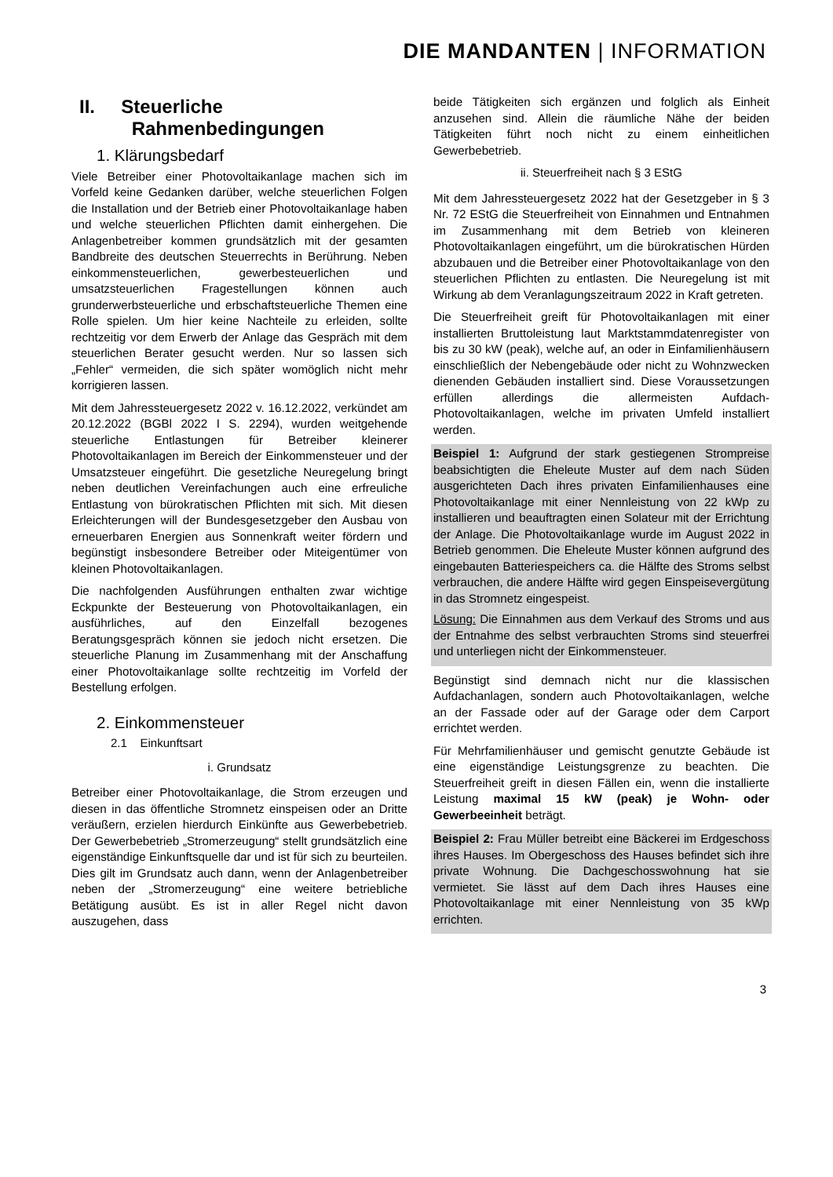DIE MANDANTEN | INFORMATION
II. Steuerliche
Rahmenbedingungen
1. Klärungsbedarf
Viele Betreiber einer Photovoltaikanlage machen sich im Vorfeld keine Gedanken darüber, welche steuerlichen Folgen die Installation und der Betrieb einer Photovoltaikanlage haben und welche steuerlichen Pflichten damit einhergehen. Die Anlagenbetreiber kommen grundsätzlich mit der gesamten Bandbreite des deutschen Steuerrechts in Berührung. Neben einkommensteuerlichen, gewerbesteuerlichen und umsatzsteuerlichen Fragestellungen können auch grunderwerbsteuerliche und erbschaftsteuerliche Themen eine Rolle spielen. Um hier keine Nachteile zu erleiden, sollte rechtzeitig vor dem Erwerb der Anlage das Gespräch mit dem steuerlichen Berater gesucht werden. Nur so lassen sich „Fehler“ vermeiden, die sich später womöglich nicht mehr korrigieren lassen.
Mit dem Jahressteuergesetz 2022 v. 16.12.2022, verkündet am 20.12.2022 (BGBl 2022 I S. 2294), wurden weitgehende steuerliche Entlastungen für Betreiber kleinerer Photovoltaikanlagen im Bereich der Einkommensteuer und der Umsatzsteuer eingeführt. Die gesetzliche Neuregelung bringt neben deutlichen Vereinfachungen auch eine erfreuliche Entlastung von bürokratischen Pflichten mit sich. Mit diesen Erleichterungen will der Bundesgesetzgeber den Ausbau von erneuerbaren Energien aus Sonnenkraft weiter fördern und begünstigt insbesondere Betreiber oder Miteigentümer von kleinen Photovoltaikanlagen.
Die nachfolgenden Ausführungen enthalten zwar wichtige Eckpunkte der Besteuerung von Photovoltaikanlagen, ein ausführliches, auf den Einzelfall bezogenes Beratungsgespräch können sie jedoch nicht ersetzen. Die steuerliche Planung im Zusammenhang mit der Anschaffung einer Photovoltaikanlage sollte rechtzeitig im Vorfeld der Bestellung erfolgen.
2. Einkommensteuer
2.1 Einkunftsart
i. Grundsatz
Betreiber einer Photovoltaikanlage, die Strom erzeugen und diesen in das öffentliche Stromnetz einspeisen oder an Dritte veräußern, erzielen hierdurch Einkünfte aus Gewerbebetrieb. Der Gewerbebetrieb „Stromerzeugung“ stellt grundsätzlich eine eigenständige Einkunftsquelle dar und ist für sich zu beurteilen. Dies gilt im Grundsatz auch dann, wenn der Anlagenbetreiber neben der „Stromerzeugung“ eine weitere betriebliche Betätigung ausübt. Es ist in aller Regel nicht davon auszugehen, dass
beide Tätigkeiten sich ergänzen und folglich als Einheit anzusehen sind. Allein die räumliche Nähe der beiden Tätigkeiten führt noch nicht zu einem einheitlichen Gewerbebetrieb.
ii. Steuerfreiheit nach § 3 EStG
Mit dem Jahressteuergesetz 2022 hat der Gesetzgeber in § 3 Nr. 72 EStG die Steuerfreiheit von Einnahmen und Entnahmen im Zusammenhang mit dem Betrieb von kleineren Photovoltaikanlagen eingeführt, um die bürokratischen Hürden abzubauen und die Betreiber einer Photovoltaikanlage von den steuerlichen Pflichten zu entlasten. Die Neuregelung ist mit Wirkung ab dem Veranlagungszeitraum 2022 in Kraft getreten.
Die Steuerfreiheit greift für Photovoltaikanlagen mit einer installierten Bruttoleistung laut Marktstammdatenregister von bis zu 30 kW (peak), welche auf, an oder in Einfamilienhäusern einschließlich der Nebengebäude oder nicht zu Wohnzwecken dienenden Gebäuden installiert sind. Diese Voraussetzungen erfüllen allerdings die allermeisten Aufdach-Photovoltaikanlagen, welche im privaten Umfeld installiert werden.
Beispiel 1: Aufgrund der stark gestiegenen Strompreise beabsichtigten die Eheleute Muster auf dem nach Süden ausgerichteten Dach ihres privaten Einfamilienhauses eine Photovoltaikanlage mit einer Nennleistung von 22 kWp zu installieren und beauftragten einen Solateur mit der Errichtung der Anlage. Die Photovoltaikanlage wurde im August 2022 in Betrieb genommen. Die Eheleute Muster können aufgrund des eingebauten Batteriespeichers ca. die Hälfte des Stroms selbst verbrauchen, die andere Hälfte wird gegen Einspeisevergütung in das Stromnetz eingespeist.
Lösung: Die Einnahmen aus dem Verkauf des Stroms und aus der Entnahme des selbst verbrauchten Stroms sind steuerfrei und unterliegen nicht der Einkommensteuer.
Begünstigt sind demnach nicht nur die klassischen Aufdachanlagen, sondern auch Photovoltaikanlagen, welche an der Fassade oder auf der Garage oder dem Carport errichtet werden.
Für Mehrfamilienhäuser und gemischt genutzte Gebäude ist eine eigenständige Leistungsgrenze zu beachten. Die Steuerfreiheit greift in diesen Fällen ein, wenn die installierte Leistung maximal 15 kW (peak) je Wohn- oder Gewerbeeinheit beträgt.
Beispiel 2: Frau Müller betreibt eine Bäckerei im Erdgeschoss ihres Hauses. Im Obergeschoss des Hauses befindet sich ihre private Wohnung. Die Dachgeschosswohnung hat sie vermietet. Sie lässt auf dem Dach ihres Hauses eine Photovoltaikanlage mit einer Nennleistung von 35 kWp errichten.
3